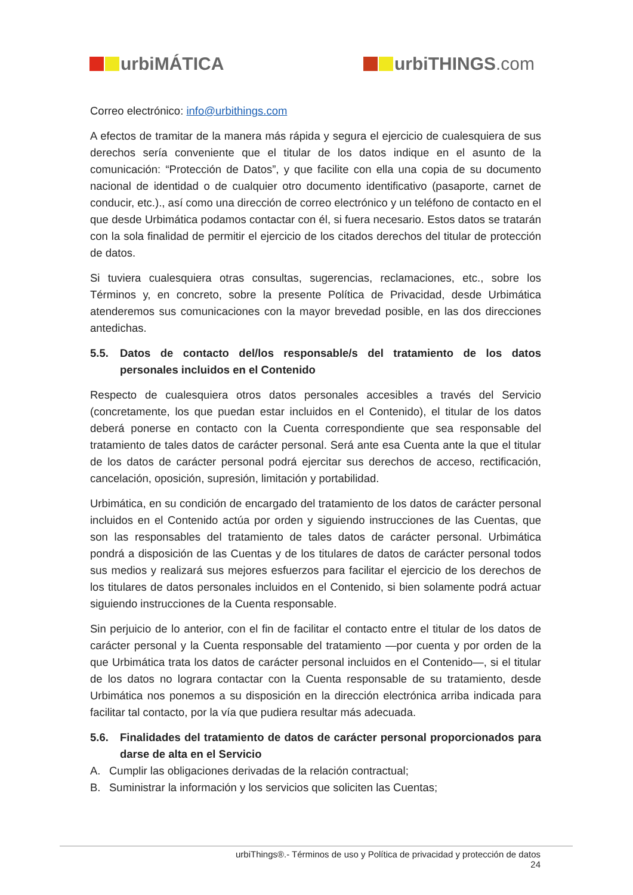urbiMÁTICA urbiTHINGS.com
Correo electrónico: info@urbithings.com
A efectos de tramitar de la manera más rápida y segura el ejercicio de cualesquiera de sus derechos sería conveniente que el titular de los datos indique en el asunto de la comunicación: “Protección de Datos”, y que facilite con ella una copia de su documento nacional de identidad o de cualquier otro documento identificativo (pasaporte, carnet de conducir, etc.)., así como una dirección de correo electrónico y un teléfono de contacto en el que desde Urbimática podamos contactar con él, si fuera necesario. Estos datos se tratarán con la sola finalidad de permitir el ejercicio de los citados derechos del titular de protección de datos.
Si tuviera cualesquiera otras consultas, sugerencias, reclamaciones, etc., sobre los Términos y, en concreto, sobre la presente Política de Privacidad, desde Urbimática atenderemos sus comunicaciones con la mayor brevedad posible, en las dos direcciones antedichas.
5.5. Datos de contacto del/los responsable/s del tratamiento de los datos personales incluidos en el Contenido
Respecto de cualesquiera otros datos personales accesibles a través del Servicio (concretamente, los que puedan estar incluidos en el Contenido), el titular de los datos deberá ponerse en contacto con la Cuenta correspondiente que sea responsable del tratamiento de tales datos de carácter personal. Será ante esa Cuenta ante la que el titular de los datos de carácter personal podrá ejercitar sus derechos de acceso, rectificación, cancelación, oposición, supresión, limitación y portabilidad.
Urbimática, en su condición de encargado del tratamiento de los datos de carácter personal incluidos en el Contenido actúa por orden y siguiendo instrucciones de las Cuentas, que son las responsables del tratamiento de tales datos de carácter personal. Urbimática pondrá a disposición de las Cuentas y de los titulares de datos de carácter personal todos sus medios y realizará sus mejores esfuerzos para facilitar el ejercicio de los derechos de los titulares de datos personales incluidos en el Contenido, si bien solamente podrá actuar siguiendo instrucciones de la Cuenta responsable.
Sin perjuicio de lo anterior, con el fin de facilitar el contacto entre el titular de los datos de carácter personal y la Cuenta responsable del tratamiento —por cuenta y por orden de la que Urbimática trata los datos de carácter personal incluidos en el Contenido—, si el titular de los datos no lograra contactar con la Cuenta responsable de su tratamiento, desde Urbimática nos ponemos a su disposición en la dirección electrónica arriba indicada para facilitar tal contacto, por la vía que pudiera resultar más adecuada.
5.6. Finalidades del tratamiento de datos de carácter personal proporcionados para darse de alta en el Servicio
A. Cumplir las obligaciones derivadas de la relación contractual;
B. Suministrar la información y los servicios que soliciten las Cuentas;
urbiThings®.- Términos de uso y Política de privacidad y protección de datos
24